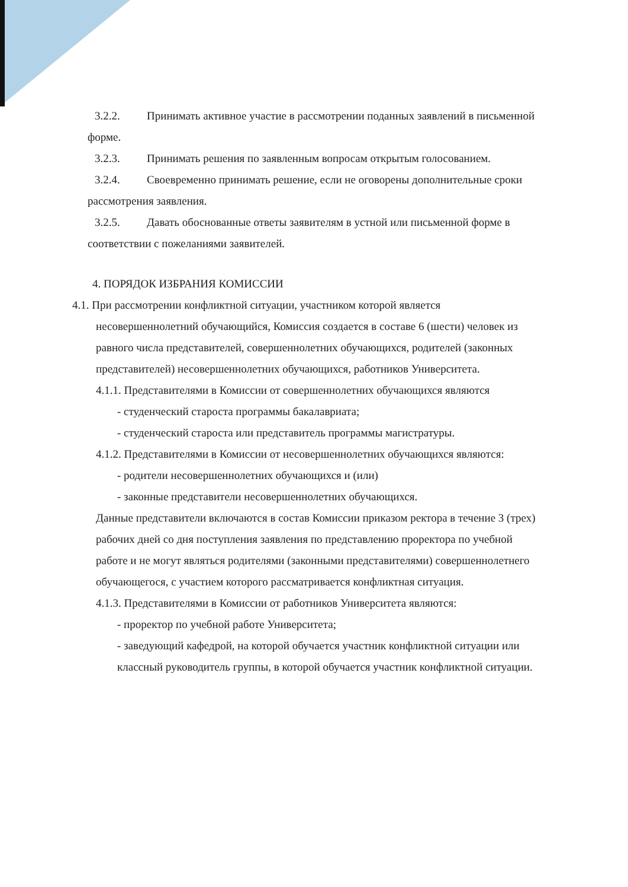3.2.2. Принимать активное участие в рассмотрении поданных заявлений в письменной форме.
3.2.3. Принимать решения по заявленным вопросам открытым голосованием.
3.2.4. Своевременно принимать решение, если не оговорены дополнительные сроки рассмотрения заявления.
3.2.5. Давать обоснованные ответы заявителям в устной или письменной форме в соответствии с пожеланиями заявителей.
4. ПОРЯДОК ИЗБРАНИЯ КОМИССИИ
4.1. При рассмотрении конфликтной ситуации, участником которой является несовершеннолетний обучающийся, Комиссия создается в составе 6 (шести) человек из равного числа представителей, совершеннолетних обучающихся, родителей (законных представителей) несовершеннолетних обучающихся, работников Университета.
4.1.1. Представителями в Комиссии от совершеннолетних обучающихся являются
- студенческий староста программы бакалавриата;
- студенческий староста или представитель программы магистратуры.
4.1.2. Представителями в Комиссии от несовершеннолетних обучающихся являются:
- родители несовершеннолетних обучающихся и (или)
- законные представители несовершеннолетних обучающихся.
Данные представители включаются в состав Комиссии приказом ректора в течение 3 (трех) рабочих дней со дня поступления заявления по представлению проректора по учебной работе и не могут являться родителями (законными представителями) совершеннолетнего обучающегося, с участием которого рассматривается конфликтная ситуация.
4.1.3. Представителями в Комиссии от работников Университета являются:
- проректор по учебной работе Университета;
- заведующий кафедрой, на которой обучается участник конфликтной ситуации или классный руководитель группы, в которой обучается участник конфликтной ситуации.